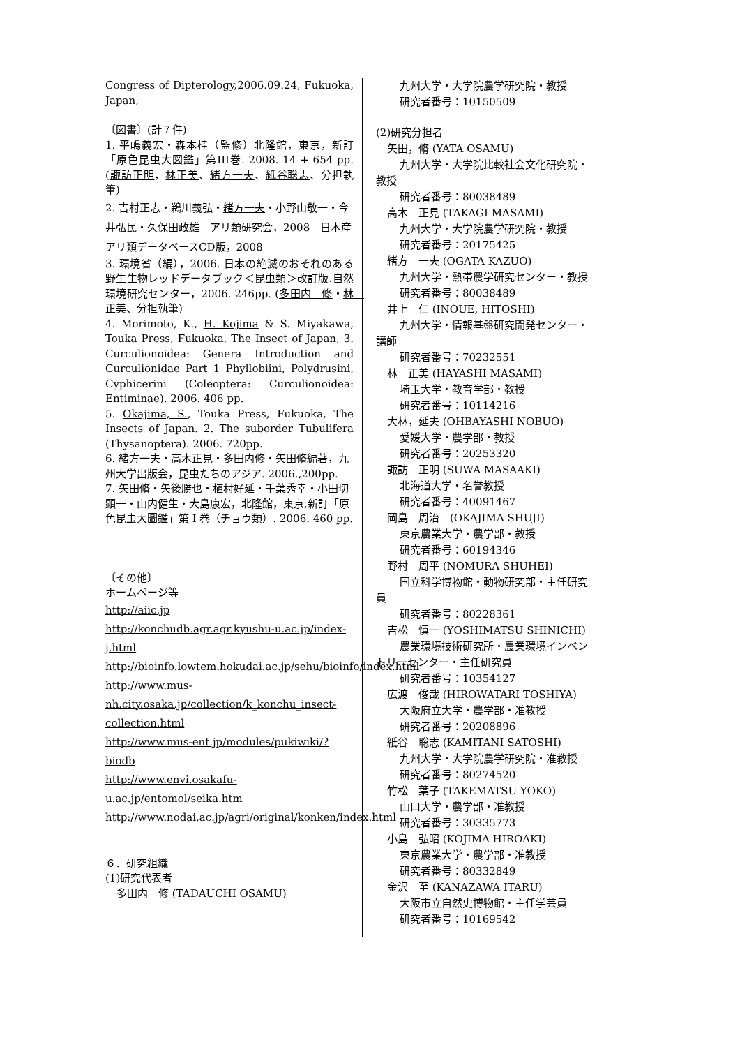Congress of Dipterology,2006.09.24, Fukuoka, Japan,
〔図書〕(計７件)
1. 平嶋義宏・森本桂（監修）北隆館，東京，新訂「原色昆虫大図鑑」第III巻. 2008. 14 + 654 pp.(諏訪正明，林正美、緒方一夫、紙谷聡志、分担執筆)
2. 吉村正志・鵜川義弘・緒方一夫・小野山敬一・今井弘民・久保田政雄　アリ類研究会，2008　日本産アリ類データベースCD版，2008
3. 環境省（編），2006. 日本の絶滅のおそれのある野生生物レッドデータブック＜昆虫類＞改訂版.自然環境研究センター，2006. 246pp. (多田内　修・林　正美、分担執筆)
4. Morimoto, K., H. Kojima & S. Miyakawa, Touka Press, Fukuoka, The Insect of Japan, 3. Curculionoidea: Genera Introduction and Curculionidae Part 1 Phyllobiini, Polydrusini, Cyphicerini (Coleoptera: Curculionoidea: Entiminae). 2006. 406 pp.
5. Okajima, S., Touka Press, Fukuoka, The Insects of Japan. 2. The suborder Tubulifera (Thysanoptera). 2006. 720pp.
6. 緒方一夫・高木正見・多田内修・矢田脩編著，九州大学出版会，昆虫たちのアジア. 2006.,200pp.
7. 矢田脩・矢後勝也・植村好延・千葉秀幸・小田切顕一・山内健生・大島康宏，北隆館，東京,新訂「原色昆虫大圖鑑」第 I 巻（チョウ類）. 2006. 460 pp.
〔その他〕
ホームページ等
http://aiic.jp
http://konchudb.agr.agr.kyushu-u.ac.jp/index-j.html
http://bioinfo.lowtem.hokudai.ac.jp/sehu/bioinfo/index.html
http://www.mus-nh.city.osaka.jp/collection/k_konchu_insect-collection.html
http://www.mus-ent.jp/modules/pukiwiki/?biodb
http://www.envi.osakafu-u.ac.jp/entomol/seika.htm
http://www.nodai.ac.jp/agri/original/konken/index.html
６．研究組織
(1)研究代表者
多田内　修 (TADAUCHI OSAMU)
九州大学・大学院農学研究院・教授
研究者番号：10150509
(2)研究分担者
矢田，脩 (YATA OSAMU)
九州大学・大学院比較社会文化研究院・
教授
研究者番号：80038489
高木　正見 (TAKAGI MASAMI)
九州大学・大学院農学研究院・教授
研究者番号：20175425
緒方　一夫 (OGATA KAZUO)
九州大学・熱帯農学研究センター・教授
研究者番号：80038489
井上　仁 (INOUE, HITOSHI)
九州大学・情報基盤研究開発センター・
講師
研究者番号：70232551
林　正美 (HAYASHI MASAMI)
埼玉大学・教育学部・教授
研究者番号：10114216
大林，延夫 (OHBAYASHI NOBUO)
愛媛大学・農学部・教授
研究者番号：20253320
諏訪　正明 (SUWA MASAAKI)
北海道大学・名誉教授
研究者番号：40091467
岡島　周治　(OKAJIMA SHUJI)
東京農業大学・農学部・教授
研究者番号：60194346
野村　周平 (NOMURA SHUHEI)
国立科学博物館・動物研究部・主任研究
員
研究者番号：80228361
吉松　慎一 (YOSHIMATSU SHINICHI)
農業環境技術研究所・農業環境インベン
トリーセンター・主任研究員
研究者番号：10354127
広渡　俊哉 (HIROWATARI TOSHIYA)
大阪府立大学・農学部・准教授
研究者番号：20208896
紙谷　聡志 (KAMITANI SATOSHI)
九州大学・大学院農学研究院・准教授
研究者番号：80274520
竹松　葉子 (TAKEMATSU YOKO)
山口大学・農学部・准教授
研究者番号：30335773
小島　弘昭 (KOJIMA HIROAKI)
東京農業大学・農学部・准教授
研究者番号：80332849
金沢　至 (KANAZAWA ITARU)
大阪市立自然史博物館・主任学芸員
研究者番号：10169542